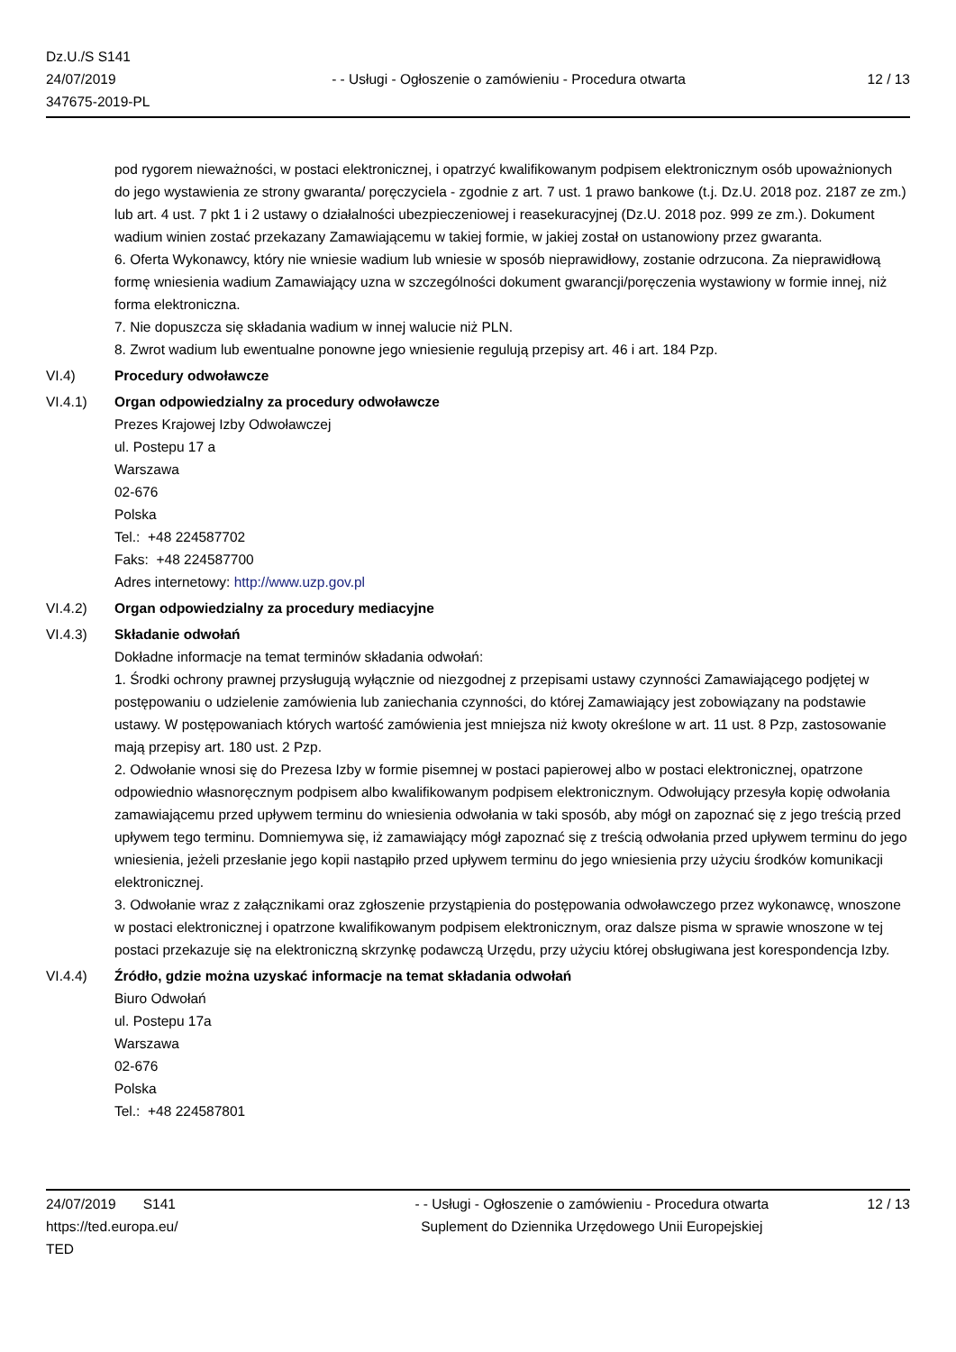Dz.U./S S141
24/07/2019
347675-2019-PL
- - Usługi - Ogłoszenie o zamówieniu - Procedura otwarta
12 / 13
pod rygorem nieważności, w postaci elektronicznej, i opatrzyć kwalifikowanym podpisem elektronicznym osób upoważnionych do jego wystawienia ze strony gwaranta/ poręczyciela - zgodnie z art. 7 ust. 1 prawo bankowe (t.j. Dz.U. 2018 poz. 2187 ze zm.) lub art. 4 ust. 7 pkt 1 i 2 ustawy o działalności ubezpieczeniowej i reasekuracyjnej (Dz.U. 2018 poz. 999 ze zm.). Dokument wadium winien zostać przekazany Zamawiającemu w takiej formie, w jakiej został on ustanowiony przez gwaranta.
6. Oferta Wykonawcy, który nie wniesie wadium lub wniesie w sposób nieprawidłowy, zostanie odrzucona. Za nieprawidłową formę wniesienia wadium Zamawiający uzna w szczególności dokument gwarancji/poręczenia wystawiony w formie innej, niż forma elektroniczna.
7. Nie dopuszcza się składania wadium w innej walucie niż PLN.
8. Zwrot wadium lub ewentualne ponowne jego wniesienie regulują przepisy art. 46 i art. 184 Pzp.
VI.4) Procedury odwoławcze
VI.4.1) Organ odpowiedzialny za procedury odwoławcze
Prezes Krajowej Izby Odwoławczej
ul. Postepu 17 a
Warszawa
02-676
Polska
Tel.: +48 224587702
Faks: +48 224587700
Adres internetowy: http://www.uzp.gov.pl
VI.4.2) Organ odpowiedzialny za procedury mediacyjne
VI.4.3) Składanie odwołań
Dokładne informacje na temat terminów składania odwołań:
1. Środki ochrony prawnej przysługują wyłącznie od niezgodnej z przepisami ustawy czynności Zamawiającego podjętej w postępowaniu o udzielenie zamówienia lub zaniechania czynności, do której Zamawiający jest zobowiązany na podstawie ustawy. W postępowaniach których wartość zamówienia jest mniejsza niż kwoty określone w art. 11 ust. 8 Pzp, zastosowanie mają przepisy art. 180 ust. 2 Pzp.
2. Odwołanie wnosi się do Prezesa Izby w formie pisemnej w postaci papierowej albo w postaci elektronicznej, opatrzone odpowiednio własnoręcznym podpisem albo kwalifikowanym podpisem elektronicznym. Odwołujący przesyła kopię odwołania zamawiającemu przed upływem terminu do wniesienia odwołania w taki sposób, aby mógł on zapoznać się z jego treścią przed upływem tego terminu. Domniemywa się, iż zamawiający mógł zapoznać się z treścią odwołania przed upływem terminu do jego wniesienia, jeżeli przesłanie jego kopii nastąpiło przed upływem terminu do jego wniesienia przy użyciu środków komunikacji elektronicznej.
3. Odwołanie wraz z załącznikami oraz zgłoszenie przystąpienia do postępowania odwoławczego przez wykonawcę, wnoszone w postaci elektronicznej i opatrzone kwalifikowanym podpisem elektronicznym, oraz dalsze pisma w sprawie wnoszone w tej postaci przekazuje się na elektroniczną skrzynkę podawczą Urzędu, przy użyciu której obsługiwana jest korespondencja Izby.
VI.4.4) Źródło, gdzie można uzyskać informacje na temat składania odwołań
Biuro Odwołań
ul. Postepu 17a
Warszawa
02-676
Polska
Tel.: +48 224587801
24/07/2019 S141
https://ted.europa.eu/
TED
- - Usługi - Ogłoszenie o zamówieniu - Procedura otwarta
Suplement do Dziennika Urzędowego Unii Europejskiej
12 / 13